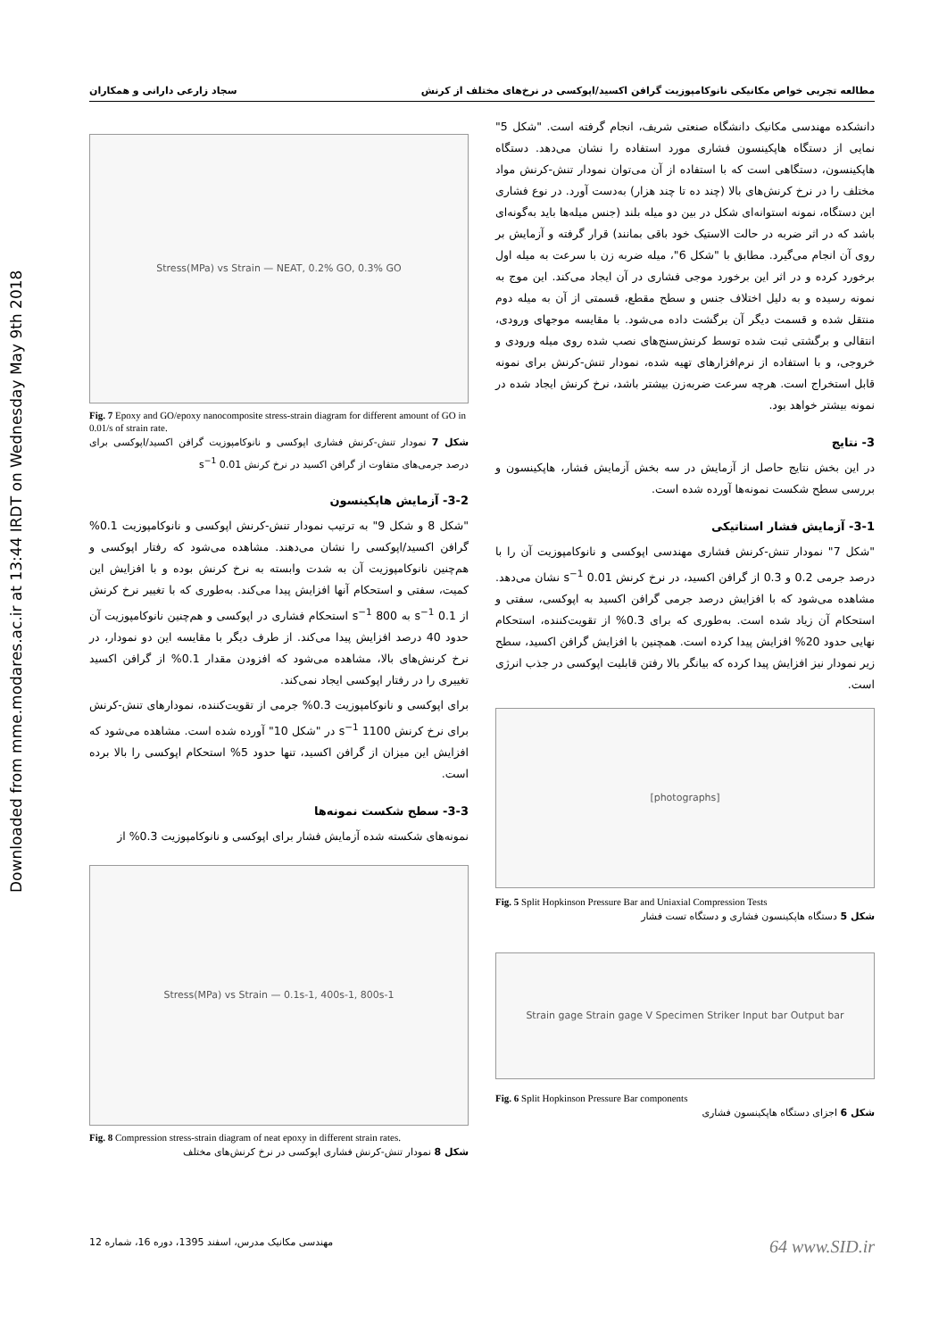Downloaded from mme.modares.ac.ir at 13:44 IRDT on Wednesday May 9th 2018
مطالعه تجربی خواص مکانیکی نانوکامپوزیت گرافن اکسید/اپوکسی در نرخ‌های مختلف از کرنش سجاد زارعی دارانی و همکاران
دانشکده مهندسی مکانیک دانشگاه صنعتی شریف، انجام گرفته است. "شکل 5" نمایی از دستگاه هاپکینسون فشاری مورد استفاده را نشان می‌دهد. دستگاه هاپکینسون، دستگاهی است که با استفاده از آن می‌توان نمودار تنش-کرنش مواد مختلف را در نرخ کرنش‌های بالا (چند ده تا چند هزار) به‌دست آورد. در نوع فشاری این دستگاه، نمونه استوانه‌ای شکل در بین دو میله بلند (جنس میله‌ها باید به‌گونه‌ای باشد که در اثر ضربه در حالت الاستیک خود باقی بمانند) قرار گرفته و آزمایش بر روی آن انجام می‌گیرد. مطابق با "شکل 6"، میله ضربه زن با سرعت به میله اول برخورد کرده و در اثر این برخورد موجی فشاری در آن ایجاد می‌کند. این موج به نمونه رسیده و به دلیل اختلاف جنس و سطح مقطع، قسمتی از آن به میله دوم منتقل شده و قسمت دیگر آن برگشت داده می‌شود. با مقایسه موجهای ورودی، انتقالی و برگشتی ثبت شده توسط کرنش‌سنج‌های نصب شده روی میله ورودی و خروجی، و با استفاده از نرم‌افزارهای تهیه شده، نمودار تنش-کرنش برای نمونه قابل استخراج است. هرچه سرعت ضربه‌زن بیشتر باشد، نرخ کرنش ایجاد شده در نمونه بیشتر خواهد بود.
3- نتایج
در این بخش نتایج حاصل از آزمایش در سه بخش آزمایش فشار، هاپکینسون و بررسی سطح شکست نمونه‌ها آورده شده است.
3-1- آزمایش فشار استاتیکی
"شکل 7" نمودار تنش-کرنش فشاری مهندسی اپوکسی و نانوکامپوزیت آن را با درصد جرمی 0.2 و 0.3 از گرافن اکسید، در نرخ کرنش 0.01 s<sup>−1</sup> نشان می‌دهد. مشاهده می‌شود که با افزایش درصد جرمی گرافن اکسید به اپوکسی، سفتی و استحکام آن زیاد شده است. به‌طوری که برای 0.3% از تقویت‌کننده، استحکام نهایی حدود 20% افزایش پیدا کرده است. همچنین با افزایش گرافن اکسید، سطح زیر نمودار نیز افزایش پیدا کرده که بیانگر بالا رفتن قابلیت اپوکسی در جذب انرژی است.
[photographs]
Fig. 5 Split Hopkinson Pressure Bar and Uniaxial Compression Tests
شکل 5 دستگاه هاپکینسون فشاری و دستگاه تست فشار
Strain gage Strain gage V Specimen Striker Input bar Output bar
Fig. 6 Split Hopkinson Pressure Bar components
شکل 6 اجزای دستگاه هاپکینسون فشاری
Stress(MPa) vs Strain — NEAT, 0.2% GO, 0.3% GO
Fig. 7 Epoxy and GO/epoxy nanocomposite stress-strain diagram for different amount of GO in 0.01/s of strain rate.
شکل 7 نمودار تنش-کرنش فشاری اپوکسی و نانوکامپوزیت گرافن اکسید/اپوکسی برای درصد جرمی‌های متفاوت از گرافن اکسید در نرخ کرنش 0.01 s<sup>−1</sup>
3-2- آزمایش هاپکینسون
"شکل 8 و شکل 9" به ترتیب نمودار تنش-کرنش اپوکسی و نانوکامپوزیت 0.1% گرافن اکسید/اپوکسی را نشان می‌دهند. مشاهده می‌شود که رفتار اپوکسی و هم‌چنین نانوکامپوزیت آن به شدت وابسته به نرخ کرنش بوده و با افزایش این کمیت، سفتی و استحکام آنها افزایش پیدا می‌کند. به‌طوری که با تغییر نرخ کرنش از 0.1 s<sup>−1</sup> به 800 s<sup>−1</sup> استحکام فشاری در اپوکسی و هم‌چنین نانوکامپوزیت آن حدود 40 درصد افزایش پیدا می‌کند. از طرف دیگر با مقایسه این دو نمودار، در نرخ کرنش‌های بالا، مشاهده می‌شود که افزودن مقدار 0.1% از گرافن اکسید تغییری را در رفتار اپوکسی ایجاد نمی‌کند.
برای اپوکسی و نانوکامپوزیت 0.3% جرمی از تقویت‌کننده، نمودارهای تنش-کرنش برای نرخ کرنش 1100 s<sup>−1</sup> در "شکل 10" آورده شده است. مشاهده می‌شود که افزایش این میزان از گرافن اکسید، تنها حدود 5% استحکام اپوکسی را بالا برده است.
3-3- سطح شکست نمونه‌ها
نمونه‌های شکسته شده آزمایش فشار برای اپوکسی و نانوکامپوزیت 0.3% از
Stress(MPa) vs Strain — 0.1s-1, 400s-1, 800s-1
Fig. 8 Compression stress-strain diagram of neat epoxy in different strain rates.
شکل 8 نمودار تنش-کرنش فشاری اپوکسی در نرخ کرنش‌های مختلف
مهندسی مکانیک مدرس، اسفند 1395، دوره 16، شماره 12 64 www.SID.ir